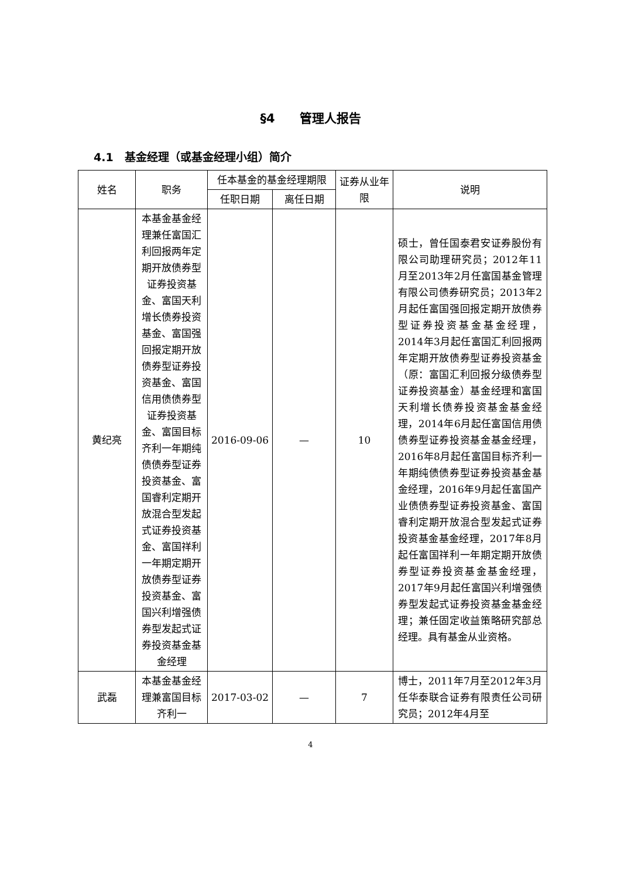§4　　管理人报告
4.1　基金经理（或基金经理小组）简介
| 姓名 | 职务 | 任本基金的基金经理期限 | | 证券从业年限 | 说明 |
| --- | --- | --- | --- | --- | --- |
| | | 任职日期 | 离任日期 | | |
| 黄纪亮 | 本基金基金经理兼任富国汇利回报两年定期开放债券型证券投资基金、富国天利增长债券投资基金、富国强回报定期开放债券型证券投资基金、富国信用债债券型证券投资基金、富国目标齐利一年期纯债债券型证券投资基金、富国睿利定期开放混合型发起式证券投资基金、富国祥利一年期定期开放债券型证券投资基金、富国兴利增强债券型发起式证券投资基金基金经理 | 2016-09-06 | — | 10 | 硕士，曾任国泰君安证券股份有限公司助理研究员；2012年11月至2013年2月任富国基金管理有限公司债券研究员；2013年2月起任富国强回报定期开放债券型证券投资基金基金经理，2014年3月起任富国汇利回报两年定期开放债券型证券投资基金（原：富国汇利回报分级债券型证券投资基金）基金经理和富国天利增长债券投资基金基金经理，2014年6月起任富国信用债债券型证券投资基金基金经理，2016年8月起任富国目标齐利一年期纯债债券型证券投资基金基金经理，2016年9月起任富国产业债债券型证券投资基金、富国睿利定期开放混合型发起式证券投资基金基金经理，2017年8月起任富国祥利一年期定期开放债券型证券投资基金基金经理，2017年9月起任富国兴利增强债券型发起式证券投资基金基金经理；兼任固定收益策略研究部总经理。具有基金从业资格。 |
| 武磊 | 本基金基金经理兼富国目标齐利一 | 2017-03-02 | — | 7 | 博士，2011年7月至2012年3月任华泰联合证券有限责任公司研究员；2012年4月至 |
4